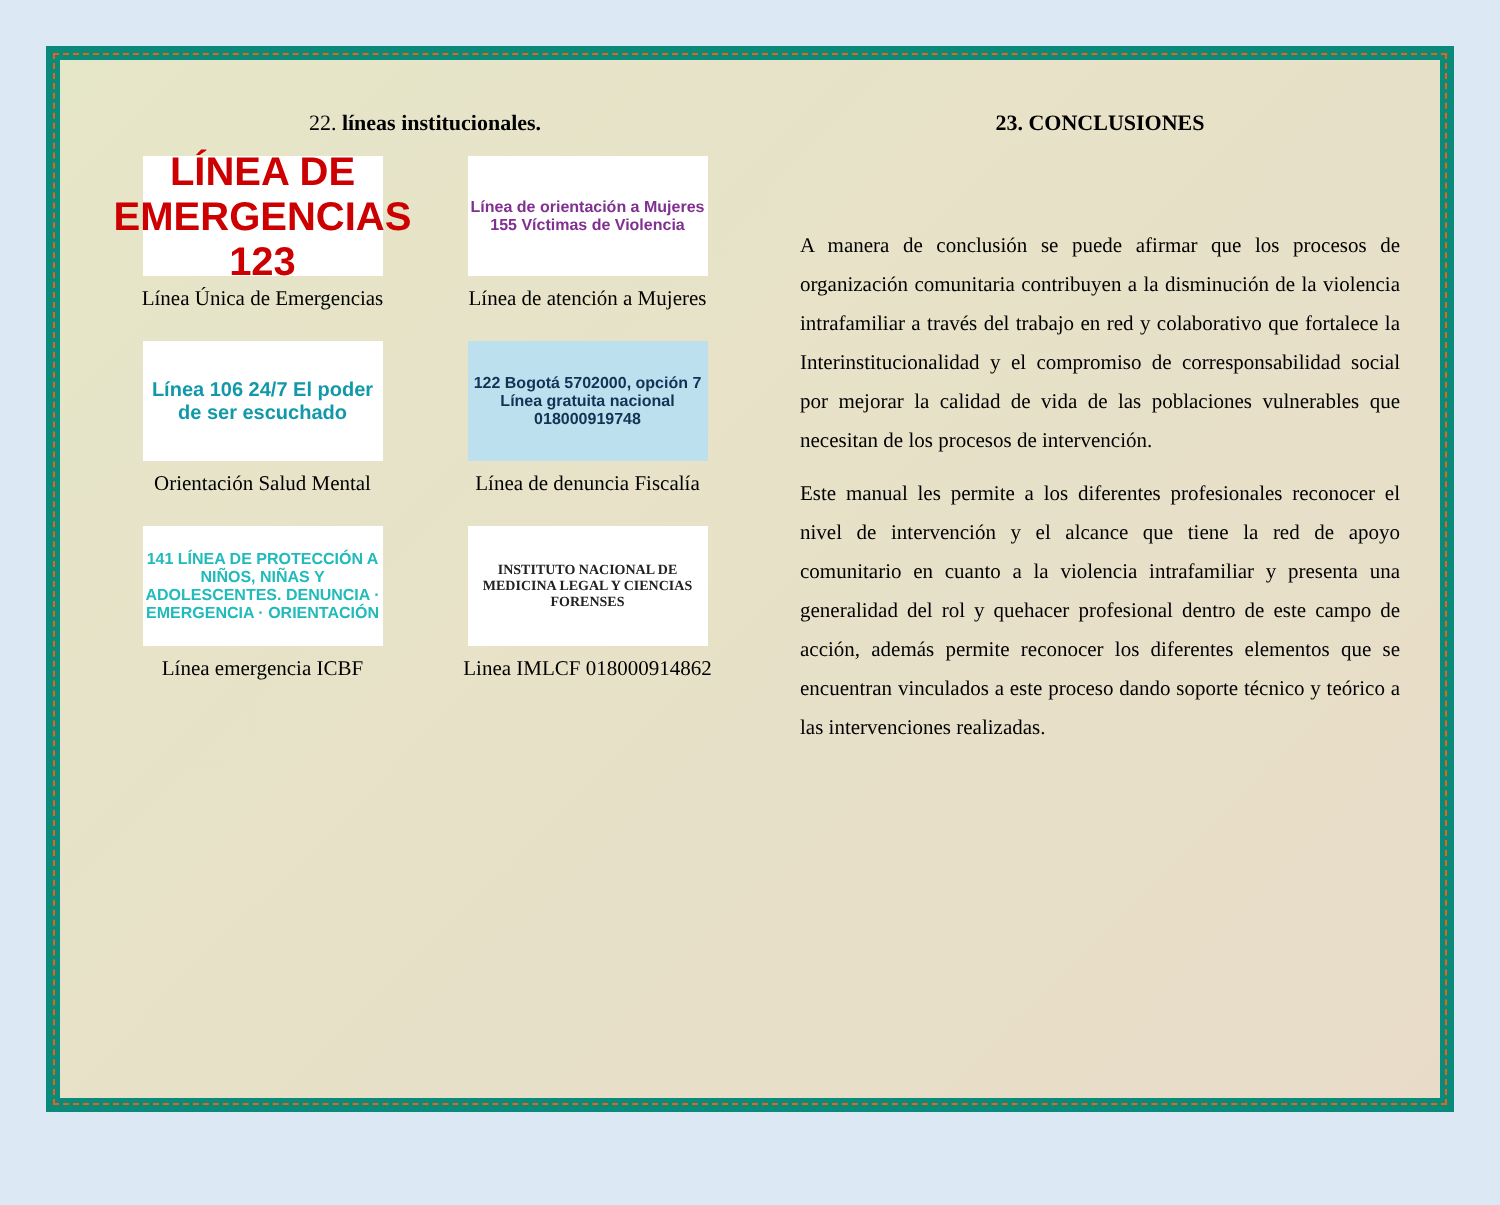22. líneas institucionales.
LÍNEA DE EMERGENCIAS 123
Línea Única de Emergencias
Línea de orientación a Mujeres 155 Víctimas de Violencia
Línea de atención a Mujeres
Línea 106 24/7 El poder de ser escuchado
Orientación Salud Mental
122 Bogotá 5702000, opción 7 Línea gratuita nacional 018000919748
Línea de denuncia Fiscalía
141 LÍNEA DE PROTECCIÓN A NIÑOS, NIÑAS Y ADOLESCENTES. DENUNCIA · EMERGENCIA · ORIENTACIÓN
Línea emergencia ICBF
INSTITUTO NACIONAL DE MEDICINA LEGAL Y CIENCIAS FORENSES
Linea IMLCF 018000914862
23. CONCLUSIONES
A manera de conclusión se puede afirmar que los procesos de organización comunitaria contribuyen a la disminución de la violencia intrafamiliar a través del trabajo en red y colaborativo que fortalece la Interinstitucionalidad y el compromiso de corresponsabilidad social por mejorar la calidad de vida de las poblaciones vulnerables que necesitan de los procesos de intervención.
Este manual les permite a los diferentes profesionales reconocer el nivel de intervención y el alcance que tiene la red de apoyo comunitario en cuanto a la violencia intrafamiliar y presenta una generalidad del rol y quehacer profesional dentro de este campo de acción, además permite reconocer los diferentes elementos que se encuentran vinculados a este proceso dando soporte técnico y teórico a las intervenciones realizadas.